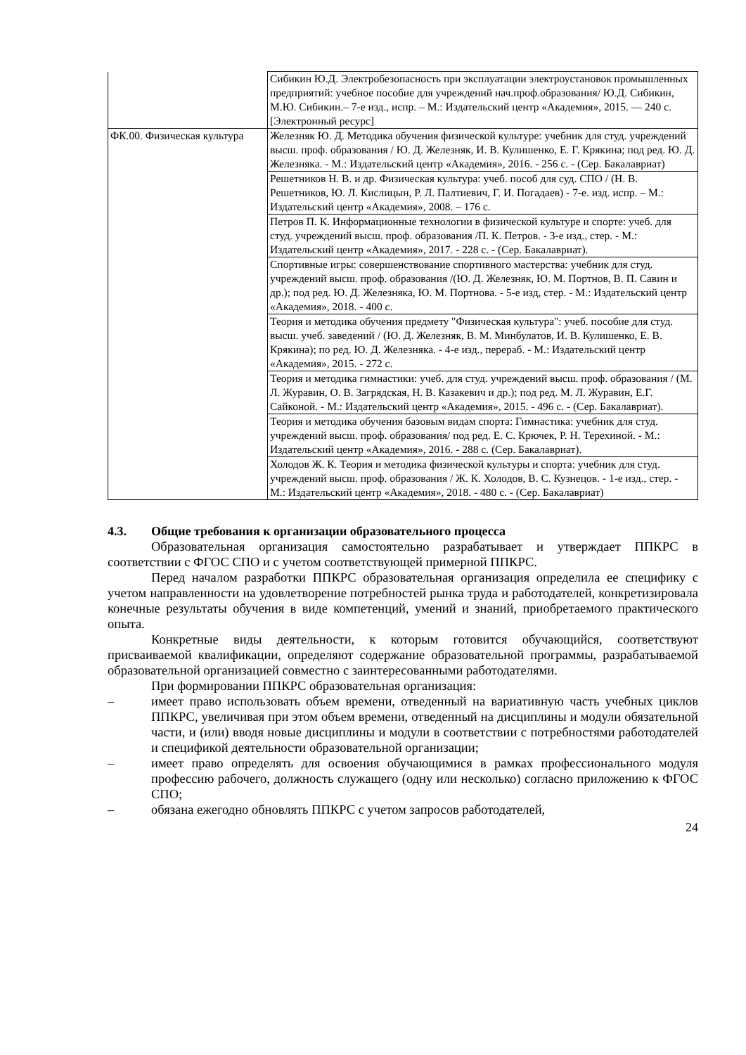| | Сибикин Ю.Д. Электробезопасность при эксплуатации электроустановок промышленных предприятий: учебное пособие для учреждений нач.проф.образования/ Ю.Д. Сибикин, М.Ю. Сибикин.– 7-е изд., испр. – М.: Издательский центр «Академия», 2015. — 240 с. [Электронный ресурс] |
| ФК.00. Физическая культура | Железняк Ю. Д. Методика обучения физической культуре: учебник для студ. учреждений высш. проф. образования / Ю. Д. Железняк, И. В. Кулишенко, Е. Г. Крякина; под ред. Ю. Д. Железняка. - М.: Издательский центр «Академия», 2016. - 256 с. - (Сер. Бакалавриат) |
| | Решетников Н. В. и др. Физическая культура: учеб. пособ для суд. СПО / (Н. В. Решетников, Ю. Л. Кислицын, Р. Л. Палтиевич, Г. И. Погадаев) - 7-е. изд. испр. – М.: Издательский центр «Академия», 2008. – 176 с. |
| | Петров П. К. Информационные технологии в физической культуре и спорте: учеб. для студ. учреждений высш. проф. образования /П. К. Петров. - 3-е изд., стер. - М.: Издательский центр «Академия», 2017. - 228 с. - (Сер. Бакалавриат). |
| | Спортивные игры: совершенствование спортивного мастерства: учебник для студ. учреждений высш. проф. образования /(Ю. Д. Железняк, Ю. М. Портнов, В. П. Савин и др.); под ред. Ю. Д. Железняка, Ю. М. Портнова. - 5-е изд, стер. - М.: Издательский центр «Академия», 2018. - 400 с. |
| | Теория и методика обучения предмету "Физическая культура": учеб. пособие для студ. высш. учеб. заведений / (Ю. Д. Железняк, В. М. Минбулатов, И. В. Кулишенко, Е. В. Крякина); по ред. Ю. Д. Железняка. - 4-е изд., перераб. - М.: Издательский центр «Академия», 2015. - 272 с. |
| | Теория и методика гимнастики: учеб. для студ. учреждений высш. проф. образования / (М. Л. Журавин, О. В. Загрядская, Н. В. Казакевич и др.); под ред. М. Л. Журавин, Е.Г. Сайконой. - М.: Издательский центр «Академия», 2015. - 496 с. - (Сер. Бакалавриат). |
| | Теория и методика обучения базовым видам спорта: Гимнастика: учебник для студ. учреждений высш. проф. образования/ под ред. Е. С. Крючек, Р. Н. Терехиной. - М.: Издательский центр «Академия», 2016. - 288 с. (Сер. Бакалавриат). |
| | Холодов Ж. К. Теория и методика физической культуры и спорта: учебник для студ. учреждений высш. проф. образования / Ж. К. Холодов, В. С. Кузнецов. - 1-е изд., стер. - М.: Издательский центр «Академия», 2018. - 480 с. - (Сер. Бакалавриат) |
4.3. Общие требования к организации образовательного процесса
Образовательная организация самостоятельно разрабатывает и утверждает ППКРС в соответствии с ФГОС СПО и с учетом соответствующей примерной ППКРС.
Перед началом разработки ППКРС образовательная организация определила ее специфику с учетом направленности на удовлетворение потребностей рынка труда и работодателей, конкретизировала конечные результаты обучения в виде компетенций, умений и знаний, приобретаемого практического опыта.
Конкретные виды деятельности, к которым готовится обучающийся, соответствуют присваиваемой квалификации, определяют содержание образовательной программы, разрабатываемой образовательной организацией совместно с заинтересованными работодателями.
При формировании ППКРС образовательная организация:
– имеет право использовать объем времени, отведенный на вариативную часть учебных циклов ППКРС, увеличивая при этом объем времени, отведенный на дисциплины и модули обязательной части, и (или) вводя новые дисциплины и модули в соответствии с потребностями работодателей и спецификой деятельности образовательной организации;
– имеет право определять для освоения обучающимися в рамках профессионального модуля профессию рабочего, должность служащего (одну или несколько) согласно приложению к ФГОС СПО;
– обязана ежегодно обновлять ППКРС с учетом запросов работодателей,
24